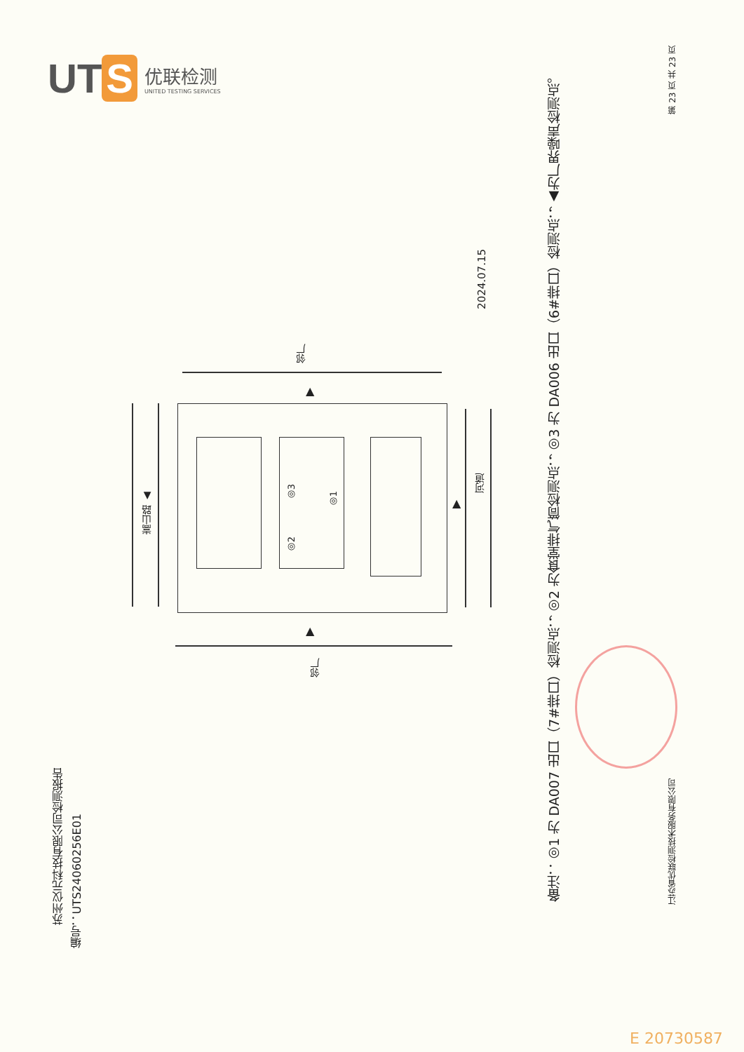UT S
优联检测
UNITED TESTING SERVICES
苏州仪元科技有限公司检测报告
编号：UTS24060256E01
2024.07.15
备注：◎1 为 DA007 出口（7#排口）检测点；◎2 为食堂排气筒检测点；◎3 为 DA006 出口（6#排口）检测点；▲为厂界噪声检测点。
第 23 页 共 23 页
江苏省优联检测技术服务有限公司
邻厂
◎3
◎2
◎1
嵩山路 ▲
河道
▲
▲
▲
邻厂
E 20730587